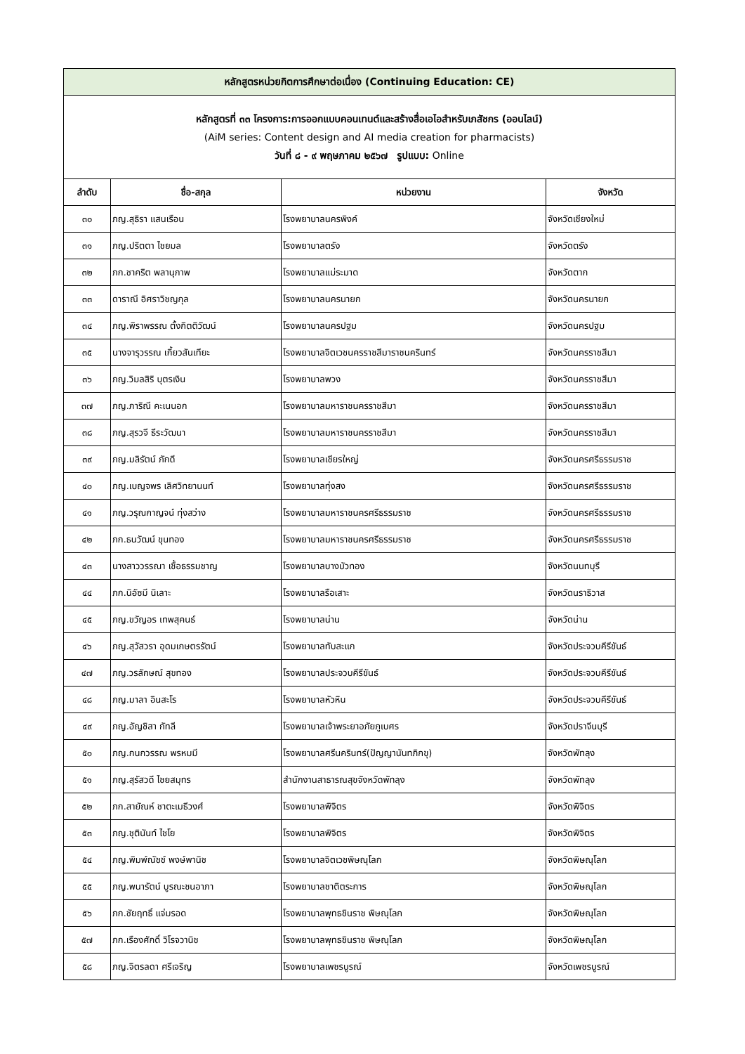| หลักสูตรหน่วยกิตการศึกษาต่อเนื่อง (Continuing Education: CE) | | | |
| หลักสูตรที่ ๓๓ โครงการ:การออกแบบคอนเทนต์และสร้างสื่อเอไอสำหรับเภสัชกร (ออนไลน์) (AiM series: Content design and AI media creation for pharmacists) วันที่ ๘ - ๙ พฤษภาคม ๒๕๖๗ รูปแบบ: Online | | | |
| ลำดับ | ชื่อ-สกุล | หน่วยงาน | จังหวัด |
| ๓๐ | ภญ.สุธิรา แสนเรือน | โรงพยาบาลนครพิงค์ | จังหวัดเชียงใหม่ |
| ๓๑ | ภญ.ปริตตา ไชยมล | โรงพยาบาลตรัง | จังหวัดตรัง |
| ๓๒ | ภก.ชาคริต พลานุภาพ | โรงพยาบาลแม่ระมาด | จังหวัดตาก |
| ๓๓ | ดาราณี อิศราวิชญกุล | โรงพยาบาลนครนายก | จังหวัดนครนายก |
| ๓๔ | ภญ.พิราพรรณ ตั้งกิตติวัฒน์ | โรงพยาบาลนครปฐม | จังหวัดนครปฐม |
| ๓๕ | นางจารุวรรณ เกี้ยวสันเทียะ | โรงพยาบาลจิตเวชนครราชสีมาราชนครินทร์ | จังหวัดนครราชสีมา |
| ๓๖ | ภญ.วิมลสิริ บุตรเงิน | โรงพยาบาลพวง | จังหวัดนครราชสีมา |
| ๓๗ | ภญ.ภาริณี คะเนนอก | โรงพยาบาลมหาราชนครราชสีมา | จังหวัดนครราชสีมา |
| ๓๘ | ภญ.สุรวจี ธีระวัฒนา | โรงพยาบาลมหาราชนครราชสีมา | จังหวัดนครราชสีมา |
| ๓๙ | ภญ.มลิรัตน์ ภักดี | โรงพยาบาลเชียรใหญ่ | จังหวัดนครศรีธรรมราช |
| ๔๐ | ภญ.เบญจพร เลิศวิทยานนท์ | โรงพยาบาลทุ่งสง | จังหวัดนครศรีธรรมราช |
| ๔๑ | ภญ.วรุณกาญจน์ ทุ่งสว่าง | โรงพยาบาลมหาราชนครศรีธรรมราช | จังหวัดนครศรีธรรมราช |
| ๔๒ | ภก.ธนวัฒน์ ขุนทอง | โรงพยาบาลมหาราชนครศรีธรรมราช | จังหวัดนครศรีธรรมราช |
| ๔๓ | นางสาววรรณา เชื้อธรรมชาญ | โรงพยาบาลบางบัวทอง | จังหวัดนนทบุรี |
| ๔๔ | ภก.นิอัซมี นิเลาะ | โรงพยาบาลรือเสาะ | จังหวัดนราธิวาส |
| ๔๕ | ภญ.ขวัญอร เทพสุคนธ์ | โรงพยาบาลน่าน | จังหวัดน่าน |
| ๔๖ | ภญ.สุวัสวรา อุดมเกษตรรัตน์ | โรงพยาบาลทับสะแก | จังหวัดประจวบคีรีขันธ์ |
| ๔๗ | ภญ.วรลักษณ์ สุขทอง | โรงพยาบาลประจวบคีรีขันธ์ | จังหวัดประจวบคีรีขันธ์ |
| ๔๘ | ภญ.มาลา อินสะโร | โรงพยาบาลหัวหิน | จังหวัดประจวบคีรีขันธ์ |
| ๔๙ | ภญ.อัญชิสา กัทลี | โรงพยาบาลเจ้าพระยาอภัยภูเบศร | จังหวัดปราจีนบุรี |
| ๕๐ | ภญ.กนกวรรณ พรหมมี | โรงพยาบาลศรีนครินทร์(ปัญญานันทภิกขุ) | จังหวัดพัทลุง |
| ๕๑ | ภญ.สุรัสวดี ไชยสมุทร | สำนักงานสาธารณสุขจังหวัดพัทลุง | จังหวัดพัทลุง |
| ๕๒ | ภก.สายัณห์ ชาตะเมธีวงศ์ | โรงพยาบาลพิจิตร | จังหวัดพิจิตร |
| ๕๓ | ภญ.ชุตินันท์ ไชโย | โรงพยาบาลพิจิตร | จังหวัดพิจิตร |
| ๕๔ | ภญ.พิมพ์ณัชช์ พงษ์พานิช | โรงพยาบาลจิตเวชพิษณุโลก | จังหวัดพิษณุโลก |
| ๕๕ | ภญ.พนารัตน์ บูรณะชนอาภา | โรงพยาบาลชาติตระการ | จังหวัดพิษณุโลก |
| ๕๖ | ภก.ชัยฤทธิ์ แจ่มรอด | โรงพยาบาลพุทธชินราช พิษณุโลก | จังหวัดพิษณุโลก |
| ๕๗ | ภก.เรืองศักดิ์ วิโรจวานิช | โรงพยาบาลพุทธชินราช พิษณุโลก | จังหวัดพิษณุโลก |
| ๕๘ | ภญ.จิตรลดา ศรีเจริญ | โรงพยาบาลเพชรบูรณ์ | จังหวัดเพชรบูรณ์ |